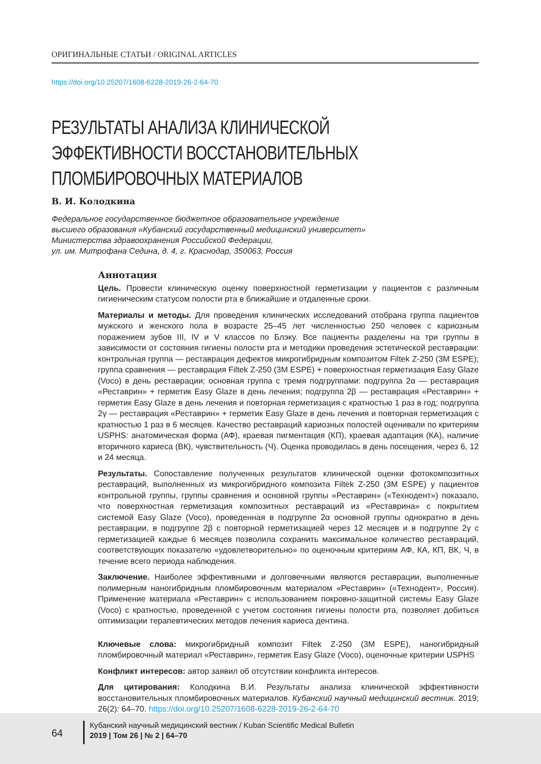ОРИГИНАЛЬНЫЕ СТАТЬИ / ORIGINAL ARTICLES
https://doi.org/10.25207/1608-6228-2019-26-2-64-70
РЕЗУЛЬТАТЫ АНАЛИЗА КЛИНИЧЕСКОЙ ЭФФЕКТИВНОСТИ ВОССТАНОВИТЕЛЬНЫХ ПЛОМБИРОВОЧНЫХ МАТЕРИАЛОВ
В. И. Колодкина
Федеральное государственное бюджетное образовательное учреждение
высшего образования «Кубанский государственный медицинский университет»
Министерства здравоохранения Российской Федерации,
ул. им. Митрофана Седина, д. 4, г. Краснодар, 350063, Россия
Аннотация
Цель. Провести клиническую оценку поверхностной герметизации у пациентов с различным гигиеническим статусом полости рта в ближайшие и отдаленные сроки.
Материалы и методы. Для проведения клинических исследований отобрана группа пациентов мужского и женского пола в возрасте 25–45 лет численностью 250 человек с кариозным поражением зубов III, IV и V классов по Блэку. Все пациенты разделены на три группы в зависимости от состояния гигиены полости рта и методики проведения эстетической реставрации: контрольная группа — реставрация дефектов микрогибридным композитом Filtek Z-250 (3M ESPE); группа сравнения — реставрация Filtek Z-250 (3M ESPE) + поверхностная герметизация Easy Glaze (Voco) в день реставрации; основная группа с тремя подгруппами: подгруппа 2α — реставрация «Реставрин» + герметик Easy Glaze в день лечения; подгруппа 2β — реставрация «Реставрин» + герметик Easy Glaze в день лечения и повторная герметизация с кратностью 1 раз в год; подгруппа 2γ — реставрация «Реставрин» + герметик Easy Glaze в день лечения и повторная герметизация с кратностью 1 раз в 6 месяцев. Качество реставраций кариозных полостей оценивали по критериям USPHS: анатомическая форма (АФ), краевая пигментация (КП), краевая адаптация (КА), наличие вторичного кариеса (ВК), чувствительность (Ч). Оценка проводилась в день посещения, через 6, 12 и 24 месяца.
Результаты. Сопоставление полученных результатов клинической оценки фотокомпозитных реставраций, выполненных из микрогибридного композита Filtek Z-250 (3M ESPE) у пациентов контрольной группы, группы сравнения и основной группы «Реставрин» («Технодент») показало, что поверхностная герметизация композитных реставраций из «Реставрина» с покрытием системой Easy Glaze (Voco), проведенная в подгруппе 2α основной группы однократно в день реставрации, в подгруппе 2β с повторной герметизацией через 12 месяцев и в подгруппе 2γ с герметизацией каждые 6 месяцев позволила сохранить максимальное количество реставраций, соответствующих показателю «удовлетворительно» по оценочным критериям АФ, КА, КП, ВК, Ч, в течение всего периода наблюдения.
Заключение. Наиболее эффективными и долговечными являются реставрации, выполненные полимерным наногибридным пломбировочным материалом «Реставрин» («Технодент», Россия). Применение материала «Реставрин» с использованием покровно-защитной системы Easy Glaze (Voco) с кратностью, проведенной с учетом состояния гигиены полости рта, позволяет добиться оптимизации терапевтических методов лечения кариеса дентина.
Ключевые слова: микрогибридный композит Filtek Z-250 (3M ESPE), наногибридный пломбировочный материал «Реставрин», герметик Easy Glaze (Voco), оценочные критерии USPHS
Конфликт интересов: автор заявил об отсутствии конфликта интересов.
Для цитирования: Колодкина В.И. Результаты анализа клинической эффективности восстановительных пломбировочных материалов. Кубанский научный медицинский вестник. 2019; 26(2): 64–70. https://doi.org/10.25207/1608-6228-2019-26-2-64-70
64
Кубанский научный медицинский вестник / Kuban Scientific Medical Bulletin
2019 | Том 26 | № 2 | 64–70